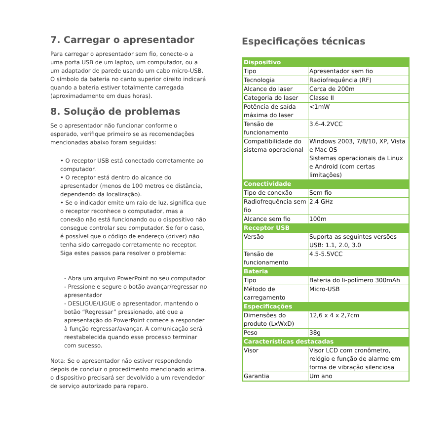7. Carregar o apresentador
Para carregar o apresentador sem fio, conecte-o a uma porta USB de um laptop, um computador, ou a um adaptador de parede usando um cabo micro-USB. O símbolo da bateria no canto superior direito indicará quando a bateria estiver totalmente carregada (aproximadamente em duas horas).
8. Solução de problemas
Se o apresentador não funcionar conforme o esperado, verifique primeiro se as recomendações mencionadas abaixo foram seguidas:
• O receptor USB está conectado corretamente ao computador.
• O receptor está dentro do alcance do apresentador (menos de 100 metros de distância, dependendo da localização).
• Se o indicador emite um raio de luz, significa que o receptor reconhece o computador, mas a conexão não está funcionando ou o dispositivo não consegue controlar seu computador. Se for o caso, é possível que o código de endereço (driver) não tenha sido carregado corretamente no receptor. Siga estes passos para resolver o problema:
- Abra um arquivo PowerPoint no seu computador
- Pressione e segure o botão avançar/regressar no apresentador
- DESLIGUE/LIGUE o apresentador, mantendo o botão “Regressar” pressionado, até que a apresentação do PowerPoint comece a responder à função regressar/avançar. A comunicação será reestabelecida quando esse processo terminar com sucesso.
Nota: Se o apresentador não estiver respondendo depois de concluir o procedimento mencionado acima, o dispositivo precisará ser devolvido a um revendedor de serviço autorizado para reparo.
Especificações técnicas
| Dispositivo | |
| --- | --- |
| Tipo | Apresentador sem fio |
| Tecnologia | Radiofrequência (RF) |
| Alcance do laser | Cerca de 200m |
| Categoria do laser | Classe II |
| Potência de saída máxima do laser | <1mW |
| Tensão de funcionamento | 3.6-4.2VCC |
| Compatibilidade do sistema operacional | Windows 2003, 7/8/10, XP, Vista e Mac OS Sistemas operacionais da Linux e Android (com certas limitações) |
| Conectividade | |
| Tipo de conexão | Sem fio |
| Radiofrequência sem fio | 2.4 GHz |
| Alcance sem fio | 100m |
| Receptor USB | |
| Versão | Suporta as seguintes versões USB: 1.1, 2.0, 3.0 |
| Tensão de funcionamento | 4.5-5.5VCC |
| Bateria | |
| Tipo | Bateria do li-polímero 300mAh |
| Método de carregamento | Micro-USB |
| Especificações | |
| Dimensões do produto (LxWxD) | 12,6 x 4 x 2,7cm |
| Peso | 38g |
| Características destacadas | |
| Visor | Visor LCD com cronômetro, relógio e função de alarme em forma de vibração silenciosa |
| Garantia | Um ano |